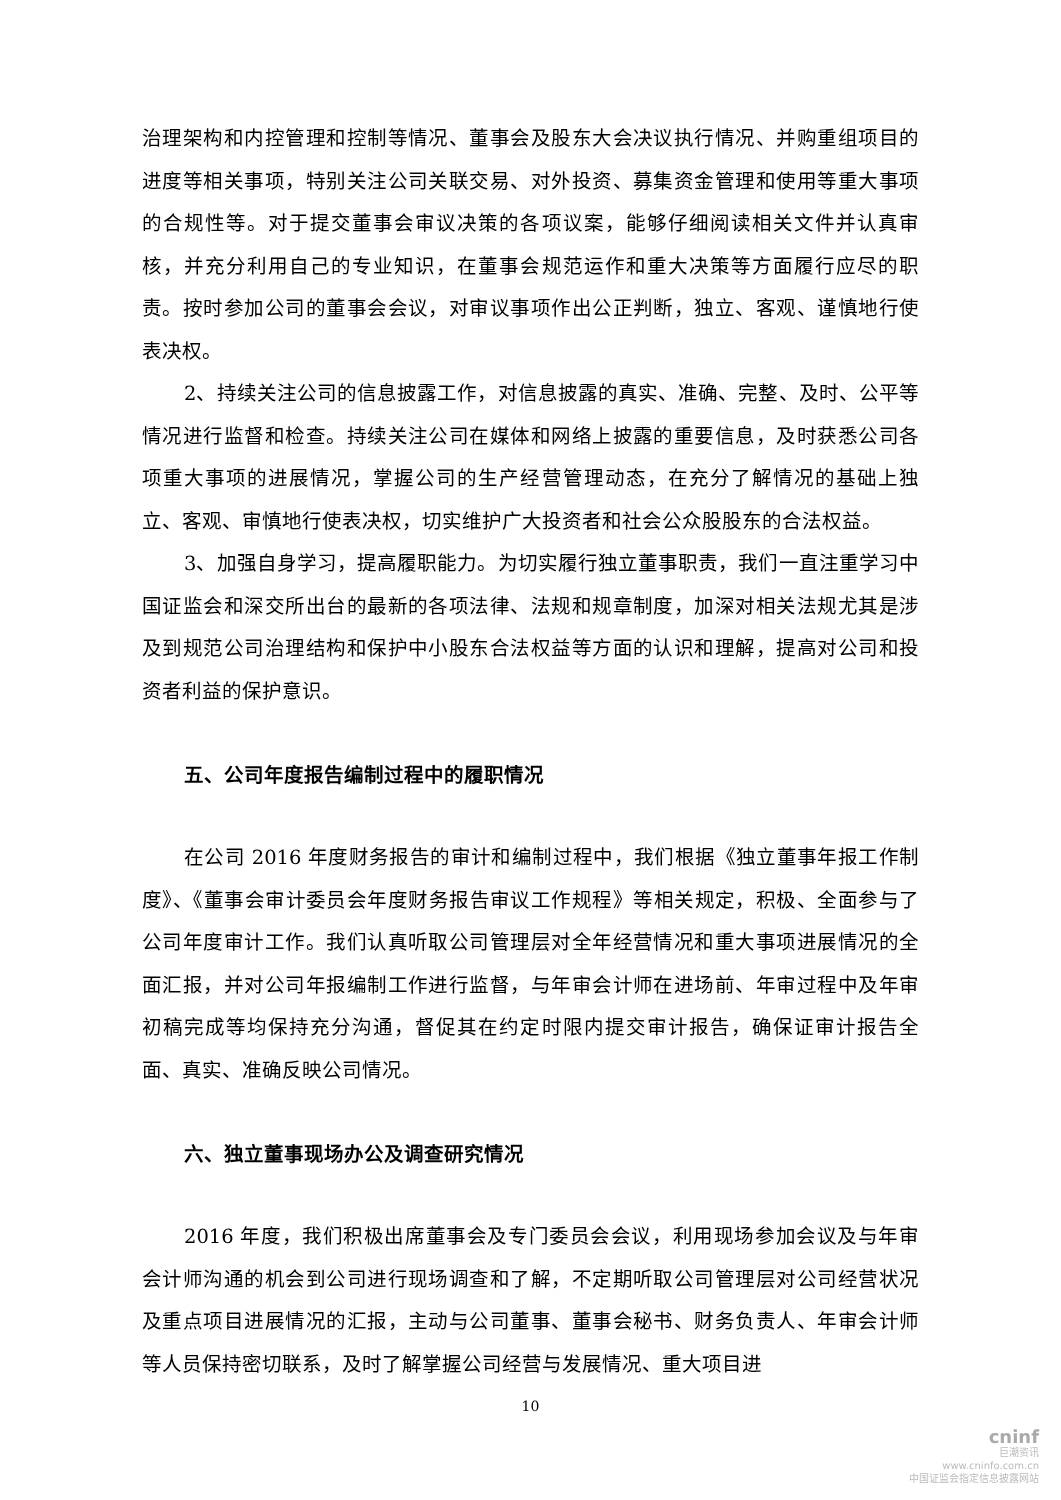治理架构和内控管理和控制等情况、董事会及股东大会决议执行情况、并购重组项目的进度等相关事项，特别关注公司关联交易、对外投资、募集资金管理和使用等重大事项的合规性等。对于提交董事会审议决策的各项议案，能够仔细阅读相关文件并认真审核，并充分利用自己的专业知识，在董事会规范运作和重大决策等方面履行应尽的职责。按时参加公司的董事会会议，对审议事项作出公正判断，独立、客观、谨慎地行使表决权。
2、持续关注公司的信息披露工作，对信息披露的真实、准确、完整、及时、公平等情况进行监督和检查。持续关注公司在媒体和网络上披露的重要信息，及时获悉公司各项重大事项的进展情况，掌握公司的生产经营管理动态，在充分了解情况的基础上独立、客观、审慎地行使表决权，切实维护广大投资者和社会公众股股东的合法权益。
3、加强自身学习，提高履职能力。为切实履行独立董事职责，我们一直注重学习中国证监会和深交所出台的最新的各项法律、法规和规章制度，加深对相关法规尤其是涉及到规范公司治理结构和保护中小股东合法权益等方面的认识和理解，提高对公司和投资者利益的保护意识。
五、公司年度报告编制过程中的履职情况
在公司 2016 年度财务报告的审计和编制过程中，我们根据《独立董事年报工作制度》、《董事会审计委员会年度财务报告审议工作规程》等相关规定，积极、全面参与了公司年度审计工作。我们认真听取公司管理层对全年经营情况和重大事项进展情况的全面汇报，并对公司年报编制工作进行监督，与年审会计师在进场前、年审过程中及年审初稿完成等均保持充分沟通，督促其在约定时限内提交审计报告，确保证审计报告全面、真实、准确反映公司情况。
六、独立董事现场办公及调查研究情况
2016 年度，我们积极出席董事会及专门委员会会议，利用现场参加会议及与年审会计师沟通的机会到公司进行现场调查和了解，不定期听取公司管理层对公司经营状况及重点项目进展情况的汇报，主动与公司董事、董事会秘书、财务负责人、年审会计师等人员保持密切联系，及时了解掌握公司经营与发展情况、重大项目进
10
cninf
巨潮资讯
www.cninfo.com.cn
中国证监会指定信息披露网站